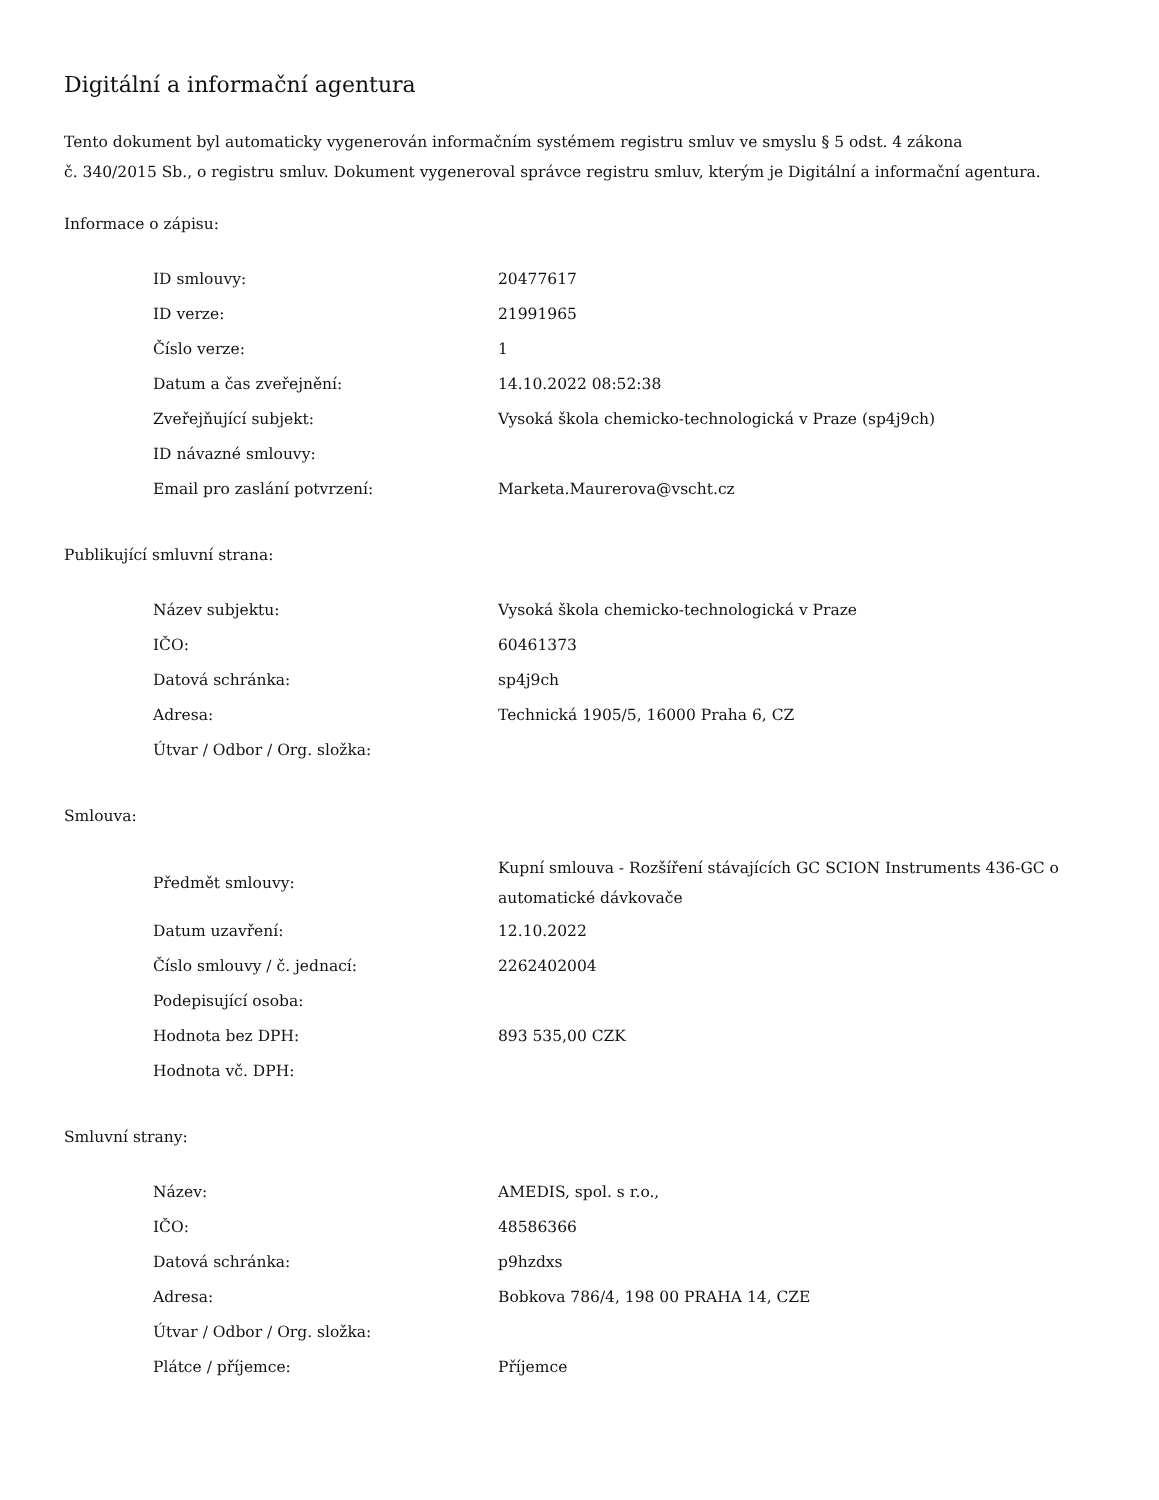Digitální a informační agentura
Tento dokument byl automaticky vygenerován informačním systémem registru smluv ve smyslu § 5 odst. 4 zákona
č. 340/2015 Sb., o registru smluv. Dokument vygeneroval správce registru smluv, kterým je Digitální a informační agentura.
Informace o zápisu:
| ID smlouvy: | 20477617 |
| ID verze: | 21991965 |
| Číslo verze: | 1 |
| Datum a čas zveřejnění: | 14.10.2022 08:52:38 |
| Zveřejňující subjekt: | Vysoká škola chemicko-technologická v Praze (sp4j9ch) |
| ID návazné smlouvy: | |
| Email pro zaslání potvrzení: | Marketa.Maurerova@vscht.cz |
Publikující smluvní strana:
| Název subjektu: | Vysoká škola chemicko-technologická v Praze |
| IČO: | 60461373 |
| Datová schránka: | sp4j9ch |
| Adresa: | Technická 1905/5, 16000 Praha 6, CZ |
| Útvar / Odbor / Org. složka: | |
Smlouva:
| Předmět smlouvy: | Kupní smlouva - Rozšíření stávajících GC SCION Instruments 436-GC o automatické dávkovače |
| Datum uzavření: | 12.10.2022 |
| Číslo smlouvy / č. jednací: | 2262402004 |
| Podepisující osoba: | |
| Hodnota bez DPH: | 893 535,00 CZK |
| Hodnota vč. DPH: | |
Smluvní strany:
| Název: | AMEDIS, spol. s r.o., |
| IČO: | 48586366 |
| Datová schránka: | p9hzdxs |
| Adresa: | Bobkova 786/4, 198 00 PRAHA 14, CZE |
| Útvar / Odbor / Org. složka: | |
| Plátce / příjemce: | Příjemce |